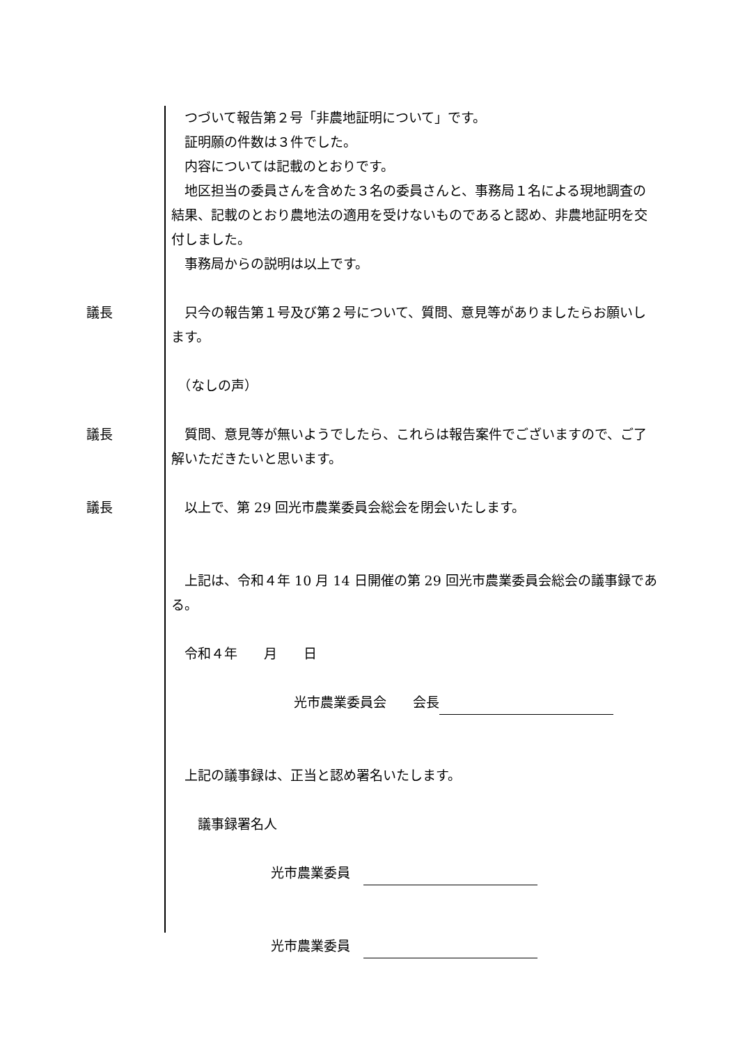つづいて報告第２号「非農地証明について」です。
　証明願の件数は３件でした。
　内容については記載のとおりです。
　地区担当の委員さんを含めた３名の委員さんと、事務局１名による現地調査の結果、記載のとおり農地法の適用を受けないものであると認め、非農地証明を交付しました。
　事務局からの説明は以上です。
議長 　只今の報告第１号及び第２号について、質問、意見等がありましたらお願いします。
　（なしの声）
議長 　質問、意見等が無いようでしたら、これらは報告案件でございますので、ご了解いただきたいと思います。
議長 　以上で、第 29 回光市農業委員会総会を閉会いたします。
　上記は、令和４年 10 月 14 日開催の第 29 回光市農業委員会総会の議事録である。
　令和４年　　月　　日
光市農業委員会　　会長
　上記の議事録は、正当と認め署名いたします。
　　議事録署名人
光市農業委員　
光市農業委員